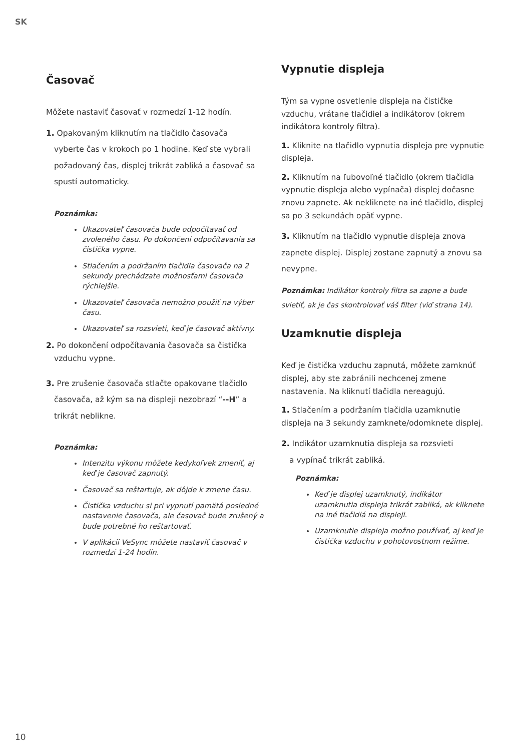SK
Časovač
Môžete nastaviť časovať v rozmedzí 1-12 hodín.
1. Opakovaným kliknutím na tlačidlo časovača
vyberte čas v krokoch po 1 hodine. Keď ste vybrali
požadovaný čas, displej trikrát zabliká a časovač sa
spustí automaticky.
Poznámka:
Ukazovateľ časovača bude odpočítavať od zvoleného času. Po dokončení odpočítavania sa čistička vypne.
Stlačením a podržaním tlačidla časovača na 2 sekundy prechádzate možnosťami časovača rýchlejšie.
Ukazovateľ časovača nemožno použiť na výber času.
Ukazovateľ sa rozsvieti, keď je časovač aktívny.
2. Po dokončení odpočítavania časovača sa čistička
vzduchu vypne.
3. Pre zrušenie časovača stlačte opakovane tlačidlo
časovača, až kým sa na displeji nezobrazí “--H” a
trikrát neblikne.
Poznámka:
Intenzitu výkonu môžete kedykoľvek zmeniť, aj keď je časovač zapnutý.
Časovač sa reštartuje, ak dôjde k zmene času.
Čistička vzduchu si pri vypnutí pamätá posledné nastavenie časovača, ale časovač bude zrušený a bude potrebné ho reštartovať.
V aplikácii VeSync môžete nastaviť časovač v rozmedzí 1-24 hodín.
Vypnutie displeja
Tým sa vypne osvetlenie displeja na čističke vzduchu, vrátane tlačidiel a indikátorov (okrem indikátora kontroly filtra).
1. Kliknite na tlačidlo vypnutia displeja pre vypnutie displeja.
2. Kliknutím na ľubovoľné tlačidlo (okrem tlačidla vypnutie displeja alebo vypínača) displej dočasne znovu zapnete. Ak nekliknete na iné tlačidlo, displej sa po 3 sekundách opäť vypne.
3. Kliknutím na tlačidlo vypnutie displeja znova zapnete displej. Displej zostane zapnutý a znovu sa nevypne.
Poznámka: Indikátor kontroly filtra sa zapne a bude svietiť, ak je čas skontrolovať váš filter (viď strana 14).
Uzamknutie displeja
Keď je čistička vzduchu zapnutá, môžete zamknúť displej, aby ste zabránili nechcenej zmene nastavenia. Na kliknutí tlačidla nereagujú.
1. Stlačením a podržaním tlačidla uzamknutie displeja na 3 sekundy zamknete/odomknete displej.
2. Indikátor uzamknutia displeja sa rozsvieti
a vypínač trikrát zabliká.
Poznámka:
Keď je displej uzamknutý, indikátor uzamknutia displeja trikrát zabliká, ak kliknete na iné tlačidlá na displeji.
Uzamknutie displeja možno používať, aj keď je čistička vzduchu v pohotovostnom režime.
10